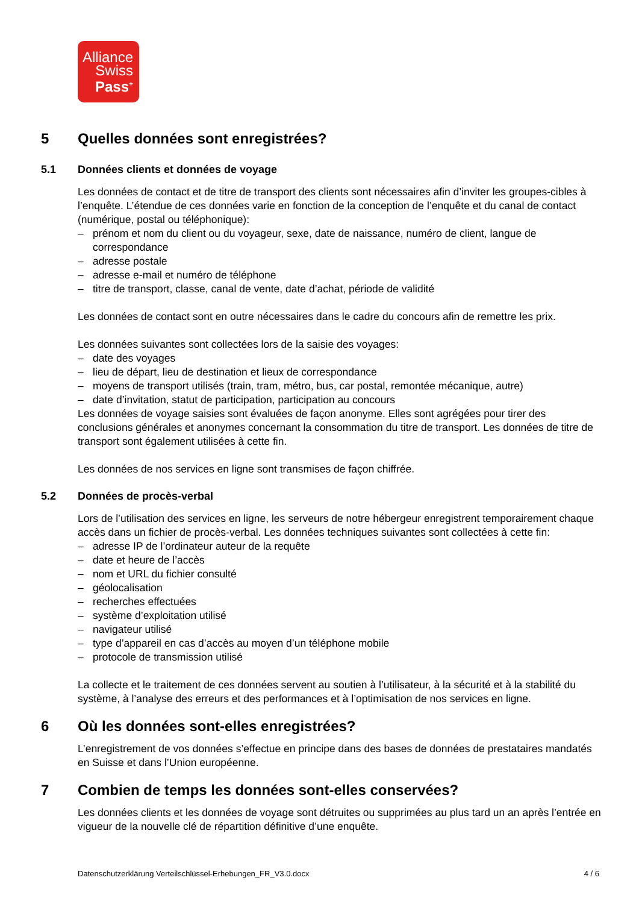Alliance
Swiss
Pass<sup>+</sup>
5 Quelles données sont enregistrées?
5.1 Données clients et données de voyage
Les données de contact et de titre de transport des clients sont nécessaires afin d’inviter les groupes-cibles à l’enquête. L’étendue de ces données varie en fonction de la conception de l’enquête et du canal de contact (numérique, postal ou téléphonique):
– prénom et nom du client ou du voyageur, sexe, date de naissance, numéro de client, langue de correspondance
– adresse postale
– adresse e-mail et numéro de téléphone
– titre de transport, classe, canal de vente, date d’achat, période de validité
Les données de contact sont en outre nécessaires dans le cadre du concours afin de remettre les prix.
Les données suivantes sont collectées lors de la saisie des voyages:
– date des voyages
– lieu de départ, lieu de destination et lieux de correspondance
– moyens de transport utilisés (train, tram, métro, bus, car postal, remontée mécanique, autre)
– date d’invitation, statut de participation, participation au concours
Les données de voyage saisies sont évaluées de façon anonyme. Elles sont agrégées pour tirer des conclusions générales et anonymes concernant la consommation du titre de transport. Les données de titre de transport sont également utilisées à cette fin.
Les données de nos services en ligne sont transmises de façon chiffrée.
5.2 Données de procès-verbal
Lors de l’utilisation des services en ligne, les serveurs de notre hébergeur enregistrent temporairement chaque accès dans un fichier de procès-verbal. Les données techniques suivantes sont collectées à cette fin:
– adresse IP de l’ordinateur auteur de la requête
– date et heure de l’accès
– nom et URL du fichier consulté
– géolocalisation
– recherches effectuées
– système d’exploitation utilisé
– navigateur utilisé
– type d’appareil en cas d’accès au moyen d’un téléphone mobile
– protocole de transmission utilisé
La collecte et le traitement de ces données servent au soutien à l’utilisateur, à la sécurité et à la stabilité du système, à l’analyse des erreurs et des performances et à l’optimisation de nos services en ligne.
6 Où les données sont-elles enregistrées?
L’enregistrement de vos données s’effectue en principe dans des bases de données de prestataires mandatés en Suisse et dans l’Union européenne.
7 Combien de temps les données sont-elles conservées?
Les données clients et les données de voyage sont détruites ou supprimées au plus tard un an après l’entrée en vigueur de la nouvelle clé de répartition définitive d’une enquête.
Datenschutzerklärung Verteilschlüssel-Erhebungen_FR_V3.0.docx 4 / 6